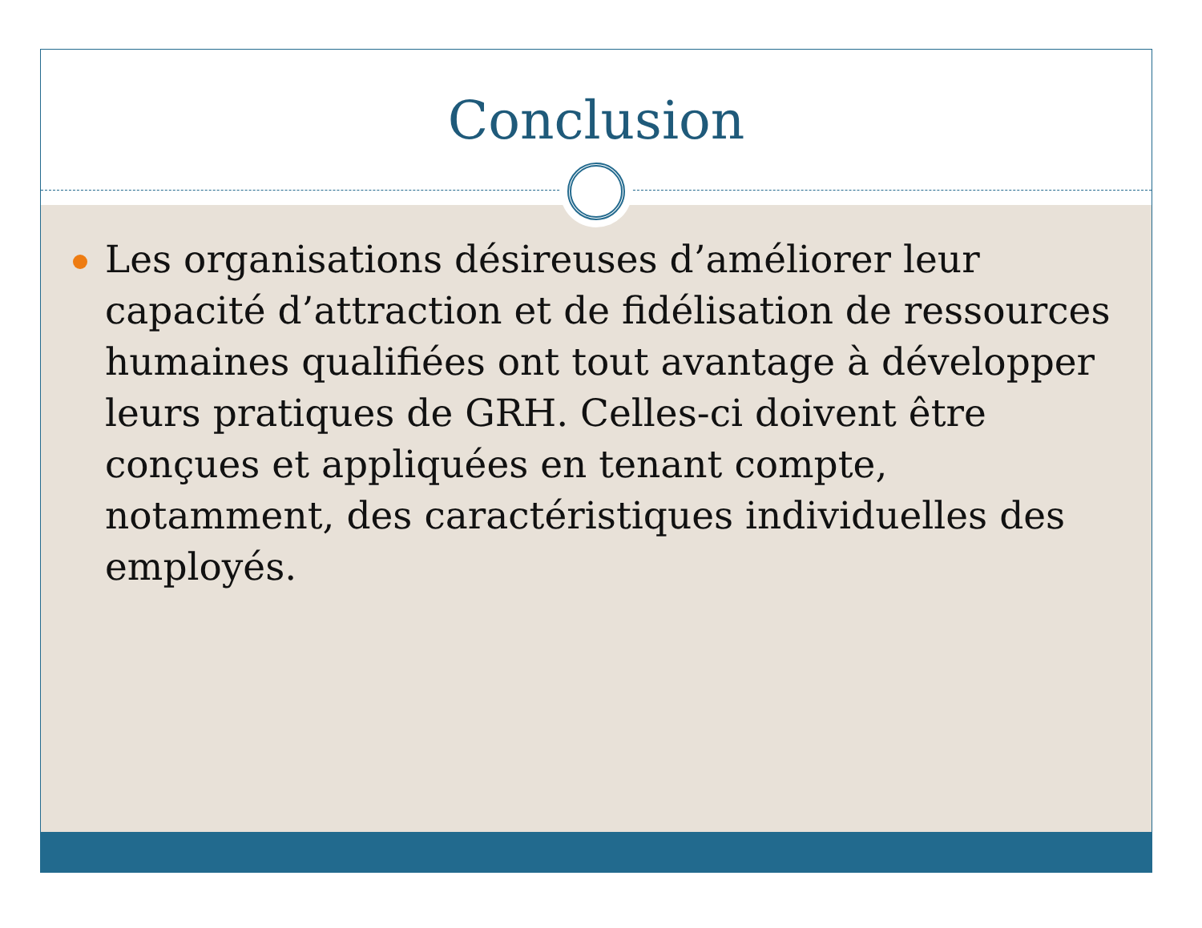Conclusion
Les organisations désireuses d’améliorer leur capacité d’attraction et de fidélisation de ressources humaines qualifiées ont tout avantage à développer leurs pratiques de GRH. Celles-ci doivent être conçues et appliquées en tenant compte, notamment, des caractéristiques individuelles des employés.